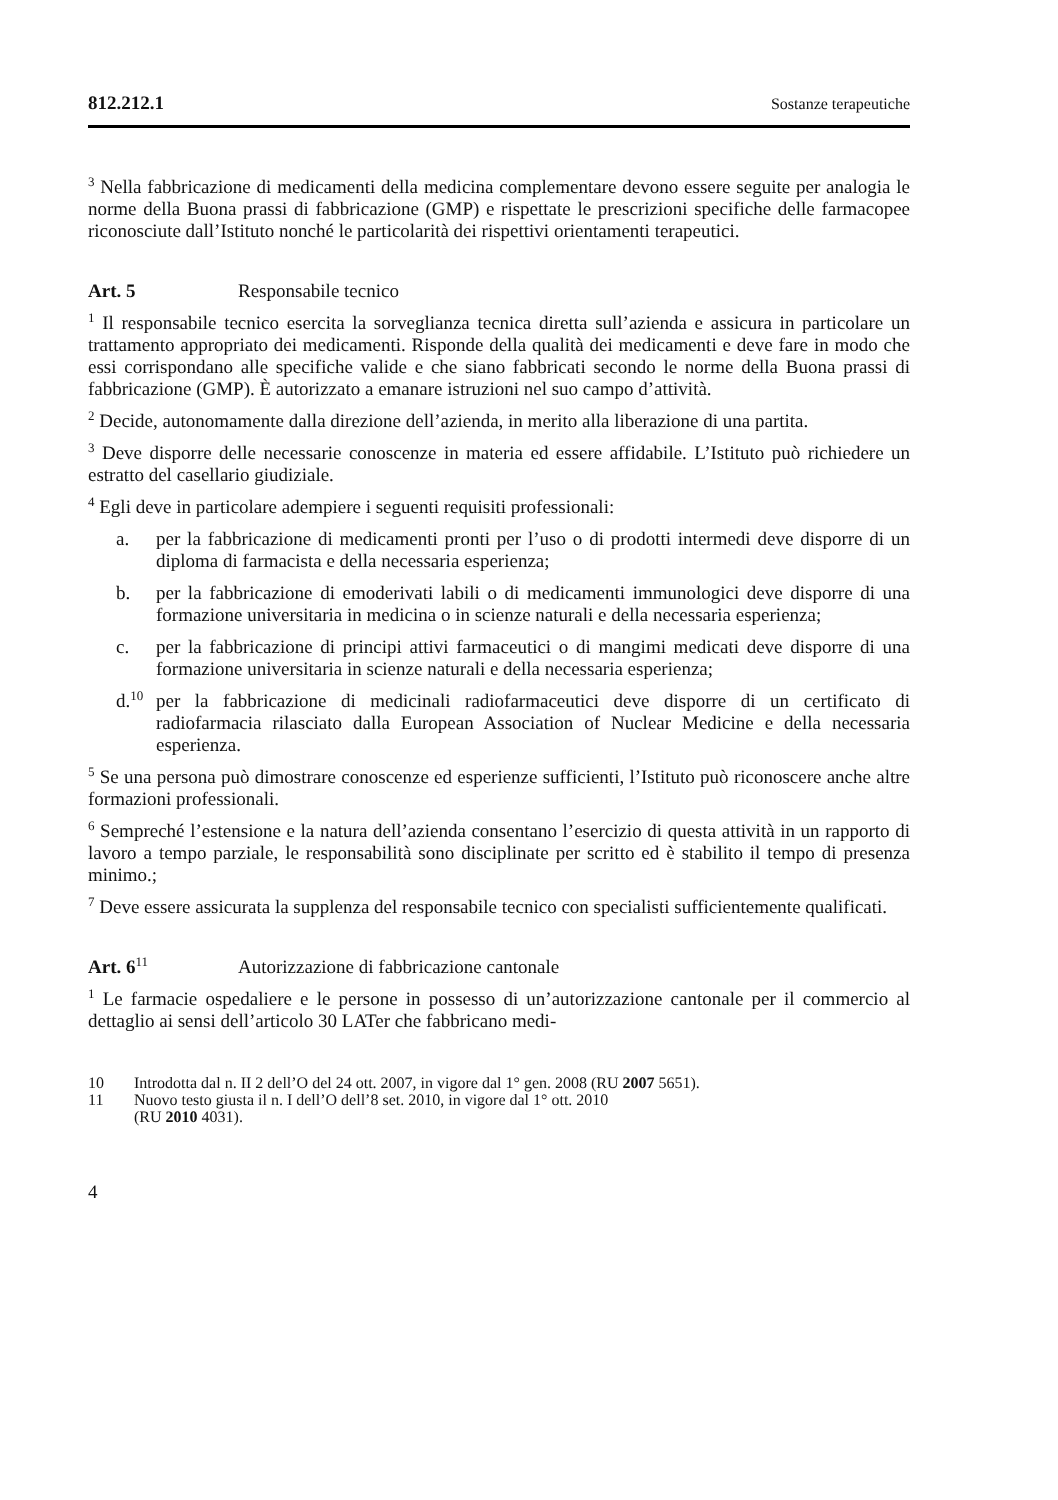812.212.1 Sostanze terapeutiche
<sup>3</sup> Nella fabbricazione di medicamenti della medicina complementare devono essere seguite per analogia le norme della Buona prassi di fabbricazione (GMP) e rispettate le prescrizioni specifiche delle farmacopee riconosciute dall’Istituto nonché le particolarità dei rispettivi orientamenti terapeutici.
Art. 5 Responsabile tecnico
<sup>1</sup> Il responsabile tecnico esercita la sorveglianza tecnica diretta sull’azienda e assicura in particolare un trattamento appropriato dei medicamenti. Risponde della qualità dei medicamenti e deve fare in modo che essi corrispondano alle specifiche valide e che siano fabbricati secondo le norme della Buona prassi di fabbricazione (GMP). È autorizzato a emanare istruzioni nel suo campo d’attività.
<sup>2</sup> Decide, autonomamente dalla direzione dell’azienda, in merito alla liberazione di una partita.
<sup>3</sup> Deve disporre delle necessarie conoscenze in materia ed essere affidabile. L’Istituto può richiedere un estratto del casellario giudiziale.
<sup>4</sup> Egli deve in particolare adempiere i seguenti requisiti professionali:
a. per la fabbricazione di medicamenti pronti per l’uso o di prodotti intermedi deve disporre di un diploma di farmacista e della necessaria esperienza;
b. per la fabbricazione di emoderivati labili o di medicamenti immunologici deve disporre di una formazione universitaria in medicina o in scienze naturali e della necessaria esperienza;
c. per la fabbricazione di principi attivi farmaceutici o di mangimi medicati deve disporre di una formazione universitaria in scienze naturali e della necessaria esperienza;
d.<sup>10</sup> per la fabbricazione di medicinali radiofarmaceutici deve disporre di un certificato di radiofarmacia rilasciato dalla European Association of Nuclear Medicine e della necessaria esperienza.
<sup>5</sup> Se una persona può dimostrare conoscenze ed esperienze sufficienti, l’Istituto può riconoscere anche altre formazioni professionali.
<sup>6</sup> Sempreché l’estensione e la natura dell’azienda consentano l’esercizio di questa attività in un rapporto di lavoro a tempo parziale, le responsabilità sono disciplinate per scritto ed è stabilito il tempo di presenza minimo.;
<sup>7</sup> Deve essere assicurata la supplenza del responsabile tecnico con specialisti sufficientemente qualificati.
Art. 6<sup>11</sup> Autorizzazione di fabbricazione cantonale
<sup>1</sup> Le farmacie ospedaliere e le persone in possesso di un’autorizzazione cantonale per il commercio al dettaglio ai sensi dell’articolo 30 LATer che fabbricano medi-
10 Introdotta dal n. II 2 dell’O del 24 ott. 2007, in vigore dal 1° gen. 2008 (RU 2007 5651).
11 Nuovo testo giusta il n. I dell’O dell’8 set. 2010, in vigore dal 1° ott. 2010
(RU 2010 4031).
4